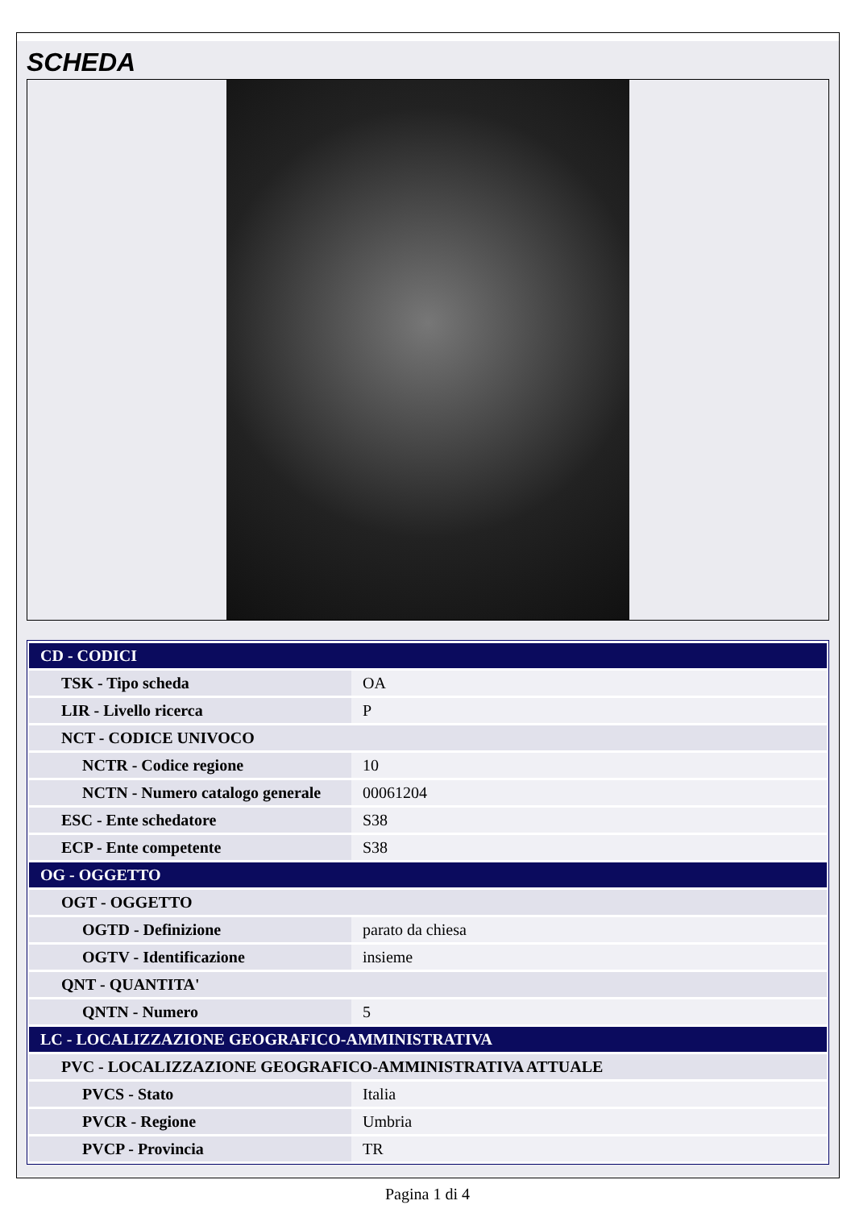SCHEDA
| CD - CODICI | |
| TSK - Tipo scheda | OA |
| LIR - Livello ricerca | P |
| NCT - CODICE UNIVOCO | |
| NCTR - Codice regione | 10 |
| NCTN - Numero catalogo generale | 00061204 |
| ESC - Ente schedatore | S38 |
| ECP - Ente competente | S38 |
| OG - OGGETTO | |
| OGT - OGGETTO | |
| OGTD - Definizione | parato da chiesa |
| OGTV - Identificazione | insieme |
| QNT - QUANTITA' | |
| QNTN - Numero | 5 |
| LC - LOCALIZZAZIONE GEOGRAFICO-AMMINISTRATIVA | |
| PVC - LOCALIZZAZIONE GEOGRAFICO-AMMINISTRATIVA ATTUALE | |
| PVCS - Stato | Italia |
| PVCR - Regione | Umbria |
| PVCP - Provincia | TR |
Pagina 1 di 4